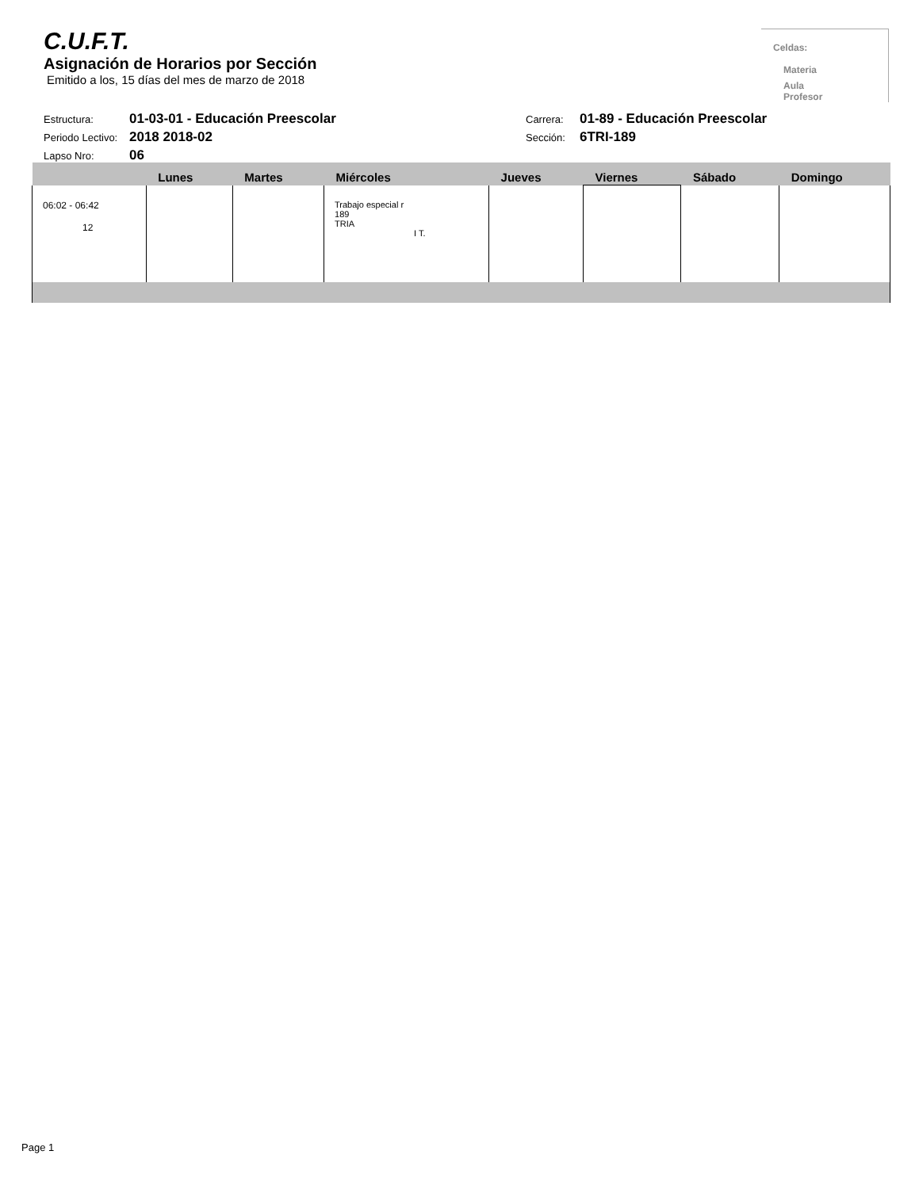C.U.F.T.
Asignación de Horarios por Sección
Emitido a los, 15 días del mes de marzo de 2018
Celdas:
Materia
Aula
Profesor
Estructura: 01-03-01 - Educación Preescolar Carrera: 01-89 - Educación Preescolar
Periodo Lectivo: 2018 2018-02 Sección: 6TRI-189
Lapso Nro: 06
| | Lunes | Martes | Miércoles | Jueves | Viernes | Sábado | Domingo |
| --- | --- | --- | --- | --- | --- | --- | --- |
| 06:02 - 06:42 12 | | | Trabajo especial r 189 TRIA I T. | | | | |
Page 1